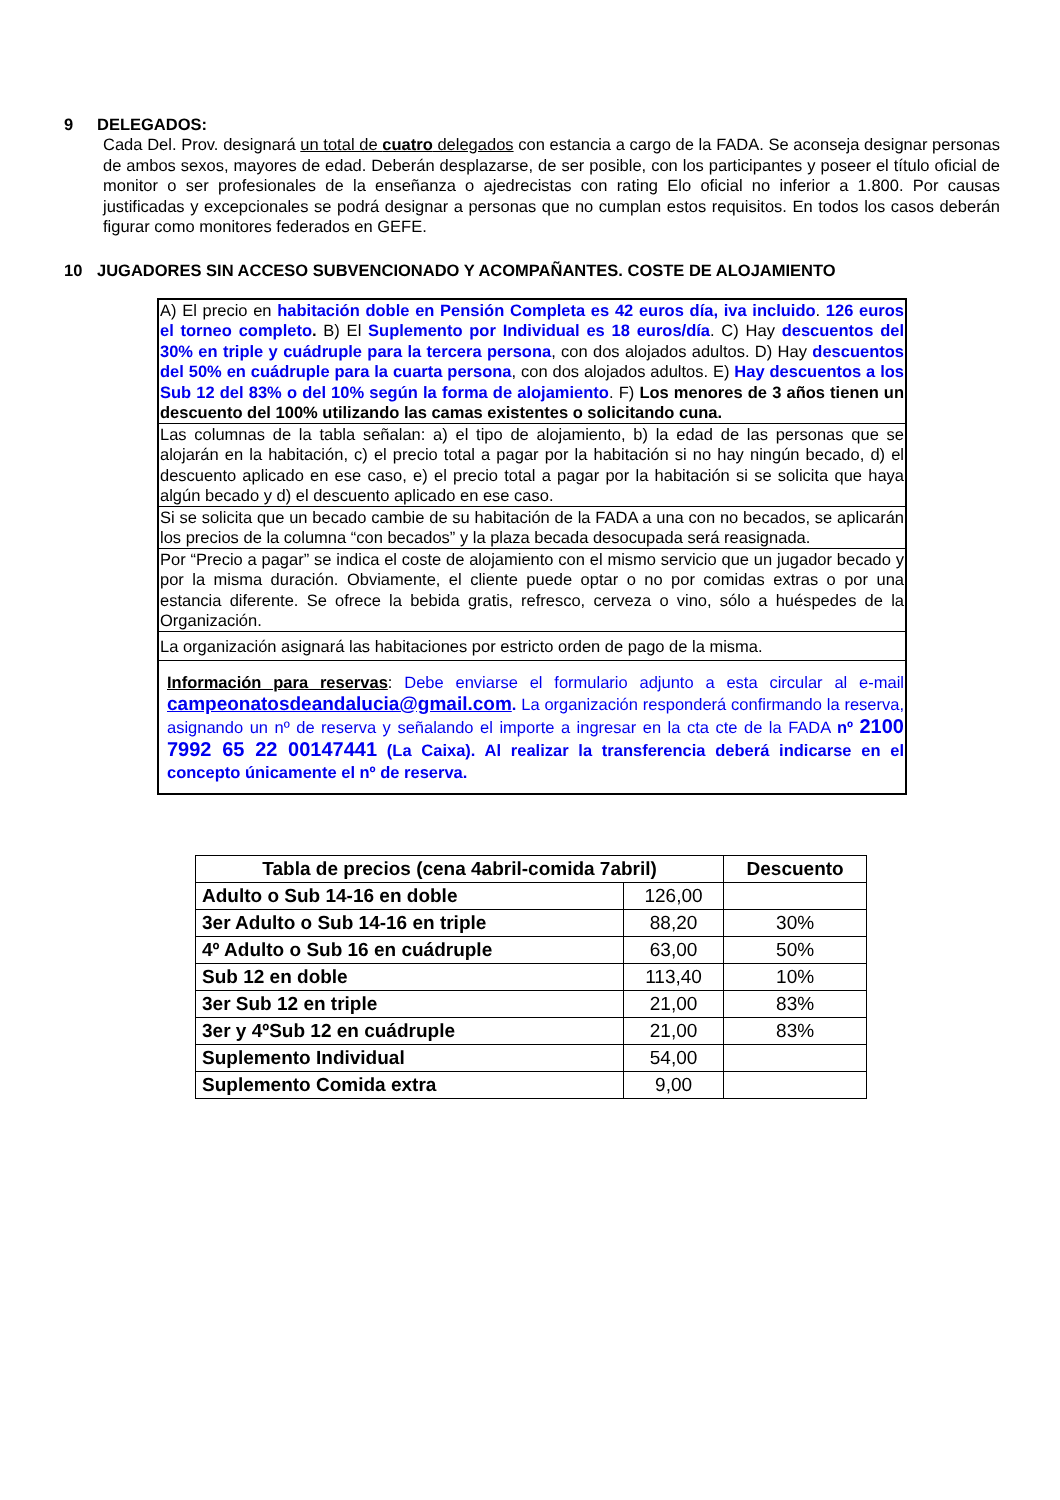9 DELEGADOS:
Cada Del. Prov. designará un total de cuatro delegados con estancia a cargo de la FADA. Se aconseja designar personas de ambos sexos, mayores de edad. Deberán desplazarse, de ser posible, con los participantes y poseer el título oficial de monitor o ser profesionales de la enseñanza o ajedrecistas con rating Elo oficial no inferior a 1.800. Por causas justificadas y excepcionales se podrá designar a personas que no cumplan estos requisitos. En todos los casos deberán figurar como monitores federados en GEFE.
10 JUGADORES SIN ACCESO SUBVENCIONADO Y ACOMPAÑANTES. COSTE DE ALOJAMIENTO
| A) El precio en habitación doble en Pensión Completa es 42 euros día, iva incluido . 126 euros el torneo completo . B) El Suplemento por Individual es 18 euros/día . C) Hay descuentos del 30% en triple y cuádruple para la tercera persona , con dos alojados adultos. D) Hay descuentos del 50% en cuádruple para la cuarta persona , con dos alojados adultos. E) Hay descuentos a los Sub 12 del 83% o del 10% según la forma de alojamiento . F) Los menores de 3 años tienen un descuento del 100% utilizando las camas existentes o solicitando cuna. |
| Las columnas de la tabla señalan: a) el tipo de alojamiento, b) la edad de las personas que se alojarán en la habitación, c) el precio total a pagar por la habitación si no hay ningún becado, d) el descuento aplicado en ese caso, e) el precio total a pagar por la habitación si se solicita que haya algún becado y d) el descuento aplicado en ese caso. |
| Si se solicita que un becado cambie de su habitación de la FADA a una con no becados, se aplicarán los precios de la columna “con becados” y la plaza becada desocupada será reasignada. |
| Por “Precio a pagar” se indica el coste de alojamiento con el mismo servicio que un jugador becado y por la misma duración. Obviamente, el cliente puede optar o no por comidas extras o por una estancia diferente. Se ofrece la bebida gratis, refresco, cerveza o vino, sólo a huéspedes de la Organización. |
| La organización asignará las habitaciones por estricto orden de pago de la misma. |
| Información para reservas : Debe enviarse el formulario adjunto a esta circular al e-mail campeonatosdeandalucia@gmail.com . La organización responderá confirmando la reserva, asignando un nº de reserva y señalando el importe a ingresar en la cta cte de la FADA nº 2100 7992 65 22 00147441 (La Caixa). Al realizar la transferencia deberá indicarse en el concepto únicamente el nº de reserva. |
| Tabla de precios (cena 4abril-comida 7abril) | | Descuento |
| --- | --- | --- |
| Adulto o Sub 14-16 en doble | 126,00 | |
| 3er Adulto o Sub 14-16 en triple | 88,20 | 30% |
| 4º Adulto o Sub 16 en cuádruple | 63,00 | 50% |
| Sub 12 en doble | 113,40 | 10% |
| 3er Sub 12 en triple | 21,00 | 83% |
| 3er y 4ºSub 12 en cuádruple | 21,00 | 83% |
| Suplemento Individual | 54,00 | |
| Suplemento Comida extra | 9,00 | |